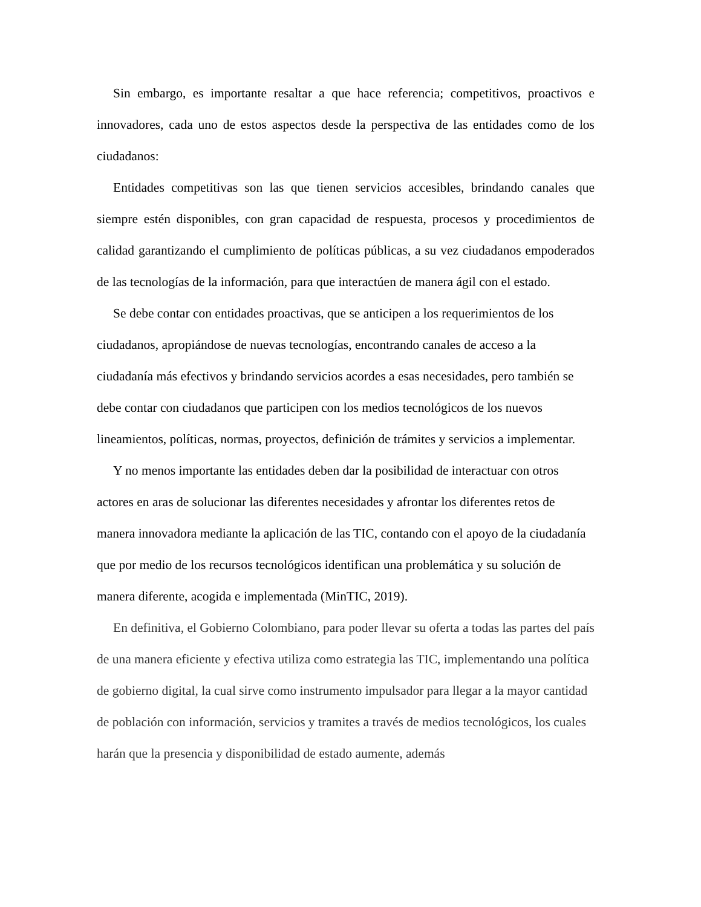Sin embargo, es importante resaltar a que hace referencia; competitivos, proactivos e innovadores, cada uno de estos aspectos desde la perspectiva de las entidades como de los ciudadanos:
Entidades competitivas son las que tienen servicios accesibles, brindando canales que siempre estén disponibles, con gran capacidad de respuesta, procesos y procedimientos de calidad garantizando el cumplimiento de políticas públicas, a su vez ciudadanos empoderados de las tecnologías de la información, para que interactúen de manera ágil con el estado.
Se debe contar con entidades proactivas, que se anticipen a los requerimientos de los ciudadanos, apropiándose de nuevas tecnologías, encontrando canales de acceso a la ciudadanía más efectivos y brindando servicios acordes a esas necesidades, pero también se debe contar con ciudadanos que participen con los medios tecnológicos de los nuevos lineamientos, políticas, normas, proyectos, definición de trámites y servicios a implementar.
Y no menos importante las entidades deben dar la posibilidad de interactuar con otros actores en aras de solucionar las diferentes necesidades y afrontar los diferentes retos de manera innovadora mediante la aplicación de las TIC, contando con el apoyo de la ciudadanía que por medio de los recursos tecnológicos identifican una problemática y su solución de manera diferente, acogida e implementada (MinTIC, 2019).
En definitiva, el Gobierno Colombiano, para poder llevar su oferta a todas las partes del país de una manera eficiente y efectiva utiliza como estrategia las TIC, implementando una política de gobierno digital, la cual sirve como instrumento impulsador para llegar a la mayor cantidad de población con información, servicios y tramites a través de medios tecnológicos, los cuales harán que la presencia y disponibilidad de estado aumente, además